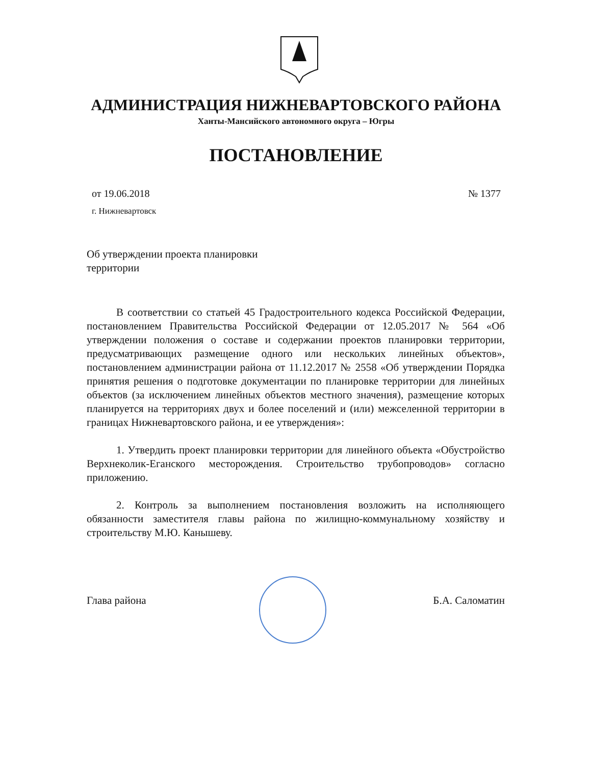АДМИНИСТРАЦИЯ НИЖНЕВАРТОВСКОГО РАЙОНА
Ханты-Мансийского автономного округа – Югры
ПОСТАНОВЛЕНИЕ
№ 1377 от 19.06.2018
г. Нижневартовск
Об утверждении проекта планировки
территории
В соответствии со статьей 45 Градостроительного кодекса Российской Федерации, постановлением Правительства Российской Федерации от 12.05.2017 № 564 «Об утверждении положения о составе и содержании проектов планировки территории, предусматривающих размещение одного или нескольких линейных объектов», постановлением администрации района от 11.12.2017 № 2558 «Об утверждении Порядка принятия решения о подготовке документации по планировке территории для линейных объектов (за исключением линейных объектов местного значения), размещение которых планируется на территориях двух и более поселений и (или) межселенной территории в границах Нижневартовского района, и ее утверждения»:
1. Утвердить проект планировки территории для линейного объекта «Обустройство Верхнеколик-Еганского месторождения. Строительство трубопроводов» согласно приложению.
2. Контроль за выполнением постановления возложить на исполняющего обязанности заместителя главы района по жилищно-коммунальному хозяйству и строительству М.Ю. Канышеву.
Глава района Б.А. Саломатин